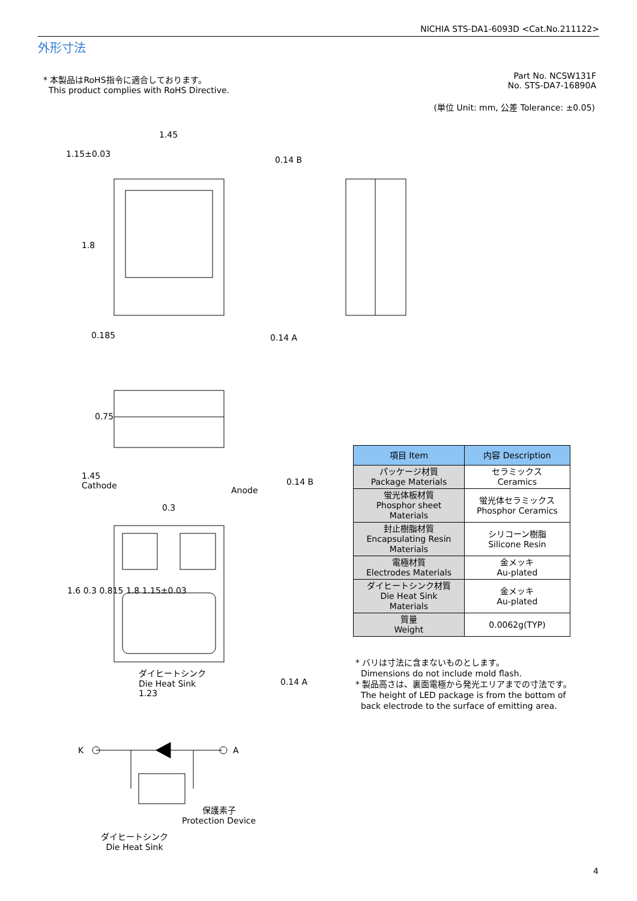K
A
NICHIA STS-DA1-6093D <Cat.No.211122>
外形寸法
* 本製品はRoHS指令に適合しております。
This product complies with RoHS Directive.
Part No. NCSW131F
No. STS-DA7-16890A
(単位 Unit: mm, 公差 Tolerance: ±0.05)
1.45
1.15±0.03
0.14 B
0.14 A
1.45
Cathode
Anode
0.14 B
0.3
ダイヒートシンク
Die Heat Sink
1.23
0.14 A
1.8
0.185
0.75
1.6 0.3 0.815 1.8 1.15±0.03
保護素子
Protection Device
ダイヒートシンク
Die Heat Sink
| 項目 Item | 内容 Description |
| --- | --- |
| パッケージ材質 Package Materials | セラミックス Ceramics |
| 蛍光体板材質 Phosphor sheet Materials | 蛍光体セラミックス Phosphor Ceramics |
| 封止樹脂材質 Encapsulating Resin Materials | シリコーン樹脂 Silicone Resin |
| 電極材質 Electrodes Materials | 金メッキ Au-plated |
| ダイヒートシンク材質 Die Heat Sink Materials | 金メッキ Au-plated |
| 質量 Weight | 0.0062g(TYP) |
* バリは寸法に含まないものとします。
Dimensions do not include mold flash.
* 製品高さは、裏面電極から発光エリアまでの寸法です。
The height of LED package is from the bottom of
back electrode to the surface of emitting area.
4